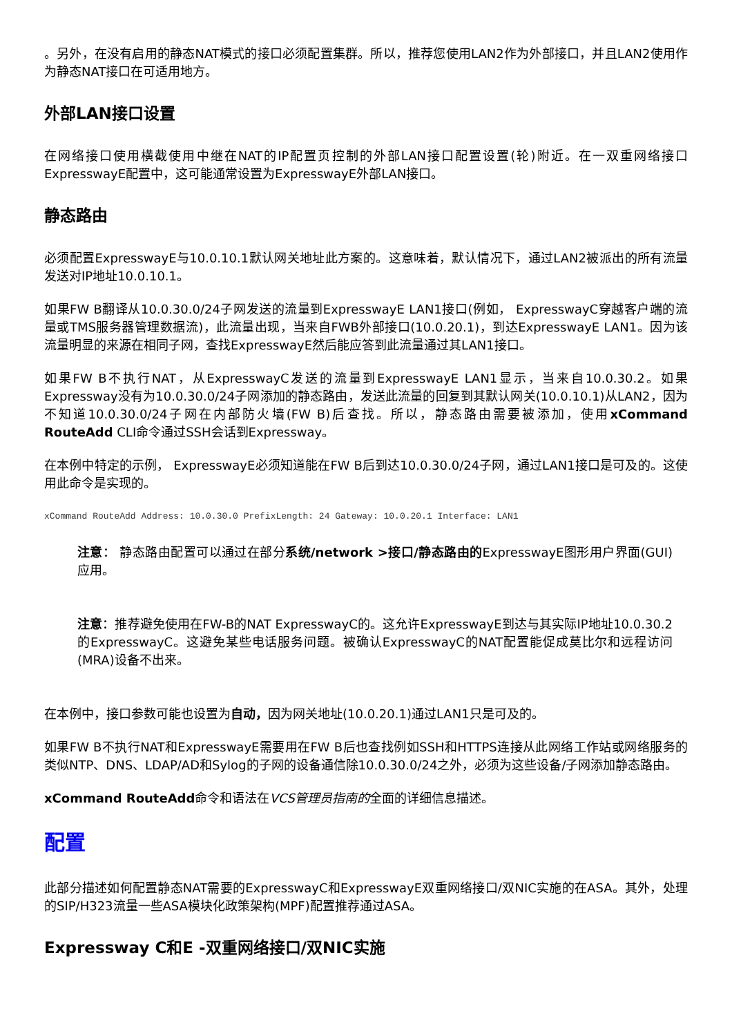。另外，在没有启用的静态NAT模式的接口必须配置集群。所以，推荐您使用LAN2作为外部接口，并且LAN2使用作为静态NAT接口在可适用地方。
外部LAN接口设置
在网络接口使用横截使用中继在NAT的IP配置页控制的外部LAN接口配置设置(轮)附近。在一双重网络接口ExpresswayE配置中，这可能通常设置为ExpresswayE外部LAN接口。
静态路由
必须配置ExpresswayE与10.0.10.1默认网关地址此方案的。这意味着，默认情况下，通过LAN2被派出的所有流量发送对IP地址10.0.10.1。
如果FW B翻译从10.0.30.0/24子网发送的流量到ExpresswayE LAN1接口(例如， ExpresswayC穿越客户端的流量或TMS服务器管理数据流)，此流量出现，当来自FWB外部接口(10.0.20.1)，到达ExpresswayE LAN1。因为该流量明显的来源在相同子网，查找ExpresswayE然后能应答到此流量通过其LAN1接口。
如果FW B不执行NAT，从ExpresswayC发送的流量到ExpresswayE LAN1显示，当来自10.0.30.2。如果Expressway没有为10.0.30.0/24子网添加的静态路由，发送此流量的回复到其默认网关(10.0.10.1)从LAN2，因为不知道10.0.30.0/24子网在内部防火墙(FW B)后查找。所以，静态路由需要被添加，使用xCommand RouteAdd CLI命令通过SSH会话到Expressway。
在本例中特定的示例， ExpresswayE必须知道能在FW B后到达10.0.30.0/24子网，通过LAN1接口是可及的。这使用此命令是实现的。
xCommand RouteAdd Address: 10.0.30.0 PrefixLength: 24 Gateway: 10.0.20.1 Interface: LAN1
注意： 静态路由配置可以通过在部分系统/network >接口/静态路由的ExpresswayE图形用户界面(GUI)应用。
注意：推荐避免使用在FW-B的NAT ExpresswayC的。这允许ExpresswayE到达与其实际IP地址10.0.30.2的ExpresswayC。这避免某些电话服务问题。被确认ExpresswayC的NAT配置能促成莫比尔和远程访问(MRA)设备不出来。
在本例中，接口参数可能也设置为自动，因为网关地址(10.0.20.1)通过LAN1只是可及的。
如果FW B不执行NAT和ExpresswayE需要用在FW B后也查找例如SSH和HTTPS连接从此网络工作站或网络服务的类似NTP、DNS、LDAP/AD和Sylog的子网的设备通信除10.0.30.0/24之外，必须为这些设备/子网添加静态路由。
xCommand RouteAdd命令和语法在VCS管理员指南的全面的详细信息描述。
配置
此部分描述如何配置静态NAT需要的ExpresswayC和ExpresswayE双重网络接口/双NIC实施的在ASA。其外，处理的SIP/H323流量一些ASA模块化政策架构(MPF)配置推荐通过ASA。
Expressway C和E -双重网络接口/双NIC实施